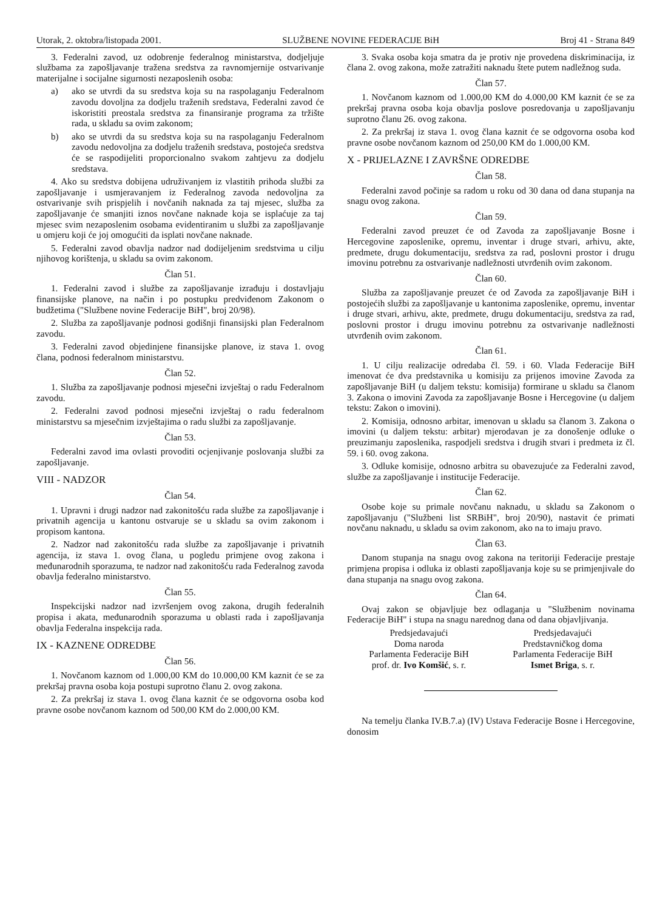Utorak, 2. oktobra/listopada 2001. SLUŽBENE NOVINE FEDERACIJE BiH Broj 41 - Strana 849
3. Federalni zavod, uz odobrenje federalnog ministarstva, dodjeljuje službama za zapošljavanje tražena sredstva za ravnomjernije ostvarivanje materijalne i socijalne sigurnosti nezaposlenih osoba:
a) ako se utvrdi da su sredstva koja su na raspolaganju Federalnom zavodu dovoljna za dodjelu traženih sredstava, Federalni zavod će iskoristiti preostala sredstva za finansiranje programa za tržište rada, u skladu sa ovim zakonom;
b) ako se utvrdi da su sredstva koja su na raspolaganju Federalnom zavodu nedovoljna za dodjelu traženih sredstava, postojeća sredstva će se raspodijeliti proporcionalno svakom zahtjevu za dodjelu sredstava.
4. Ako su sredstva dobijena udruživanjem iz vlastitih prihoda službi za zapošljavanje i usmjeravanjem iz Federalnog zavoda nedovoljna za ostvarivanje svih prispjelih i novčanih naknada za taj mjesec, služba za zapošljavanje će smanjiti iznos novčane naknade koja se isplaćuje za taj mjesec svim nezaposlenim osobama evidentiranim u službi za zapošljavanje u omjeru koji će joj omogućiti da isplati novčane naknade.
5. Federalni zavod obavlja nadzor nad dodijeljenim sredstvima u cilju njihovog korištenja, u skladu sa ovim zakonom.
Član 51.
1. Federalni zavod i službe za zapošljavanje izrađuju i dostavljaju finansijske planove, na način i po postupku predviđenom Zakonom o budžetima ("Službene novine Federacije BiH", broj 20/98).
2. Služba za zapošljavanje podnosi godišnji finansijski plan Federalnom zavodu.
3. Federalni zavod objedinjene finansijske planove, iz stava 1. ovog člana, podnosi federalnom ministarstvu.
Član 52.
1. Služba za zapošljavanje podnosi mjesečni izvještaj o radu Federalnom zavodu.
2. Federalni zavod podnosi mjesečni izvještaj o radu federalnom ministarstvu sa mjesečnim izvještajima o radu službi za zapošljavanje.
Član 53.
Federalni zavod ima ovlasti provoditi ocjenjivanje poslovanja službi za zapošljavanje.
VIII - NADZOR
Član 54.
1. Upravni i drugi nadzor nad zakonitošću rada službe za zapošljavanje i privatnih agencija u kantonu ostvaruje se u skladu sa ovim zakonom i propisom kantona.
2. Nadzor nad zakonitošću rada službe za zapošljavanje i privatnih agencija, iz stava 1. ovog člana, u pogledu primjene ovog zakona i međunarodnih sporazuma, te nadzor nad zakonitošću rada Federalnog zavoda obavlja federalno ministarstvo.
Član 55.
Inspekcijski nadzor nad izvršenjem ovog zakona, drugih federalnih propisa i akata, međunarodnih sporazuma u oblasti rada i zapošljavanja obavlja Federalna inspekcija rada.
IX - KAZNENE ODREDBE
Član 56.
1. Novčanom kaznom od 1.000,00 KM do 10.000,00 KM kaznit će se za prekršaj pravna osoba koja postupi suprotno članu 2. ovog zakona.
2. Za prekršaj iz stava 1. ovog člana kaznit će se odgovorna osoba kod pravne osobe novčanom kaznom od 500,00 KM do 2.000,00 KM.
3. Svaka osoba koja smatra da je protiv nje provedena diskriminacija, iz člana 2. ovog zakona, može zatražiti naknadu štete putem nadležnog suda.
Član 57.
1. Novčanom kaznom od 1.000,00 KM do 4.000,00 KM kaznit će se za prekršaj pravna osoba koja obavlja poslove posredovanja u zapošljavanju suprotno članu 26. ovog zakona.
2. Za prekršaj iz stava 1. ovog člana kaznit će se odgovorna osoba kod pravne osobe novčanom kaznom od 250,00 KM do 1.000,00 KM.
X - PRIJELAZNE I ZAVRŠNE ODREDBE
Član 58.
Federalni zavod počinje sa radom u roku od 30 dana od dana stupanja na snagu ovog zakona.
Član 59.
Federalni zavod preuzet će od Zavoda za zapošljavanje Bosne i Hercegovine zaposlenike, opremu, inventar i druge stvari, arhivu, akte, predmete, drugu dokumentaciju, sredstva za rad, poslovni prostor i drugu imovinu potrebnu za ostvarivanje nadležnosti utvrđenih ovim zakonom.
Član 60.
Služba za zapošljavanje preuzet će od Zavoda za zapošljavanje BiH i postojećih službi za zapošljavanje u kantonima zaposlenike, opremu, inventar i druge stvari, arhivu, akte, predmete, drugu dokumentaciju, sredstva za rad, poslovni prostor i drugu imovinu potrebnu za ostvarivanje nadležnosti utvrđenih ovim zakonom.
Član 61.
1. U cilju realizacije odredaba čl. 59. i 60. Vlada Federacije BiH imenovat će dva predstavnika u komisiju za prijenos imovine Zavoda za zapošljavanje BiH (u daljem tekstu: komisija) formirane u skladu sa članom 3. Zakona o imovini Zavoda za zapošljavanje Bosne i Hercegovine (u daljem tekstu: Zakon o imovini).
2. Komisija, odnosno arbitar, imenovan u skladu sa članom 3. Zakona o imovini (u daljem tekstu: arbitar) mjerodavan je za donošenje odluke o preuzimanju zaposlenika, raspodjeli sredstva i drugih stvari i predmeta iz čl. 59. i 60. ovog zakona.
3. Odluke komisije, odnosno arbitra su obavezujuće za Federalni zavod, službe za zapošljavanje i institucije Federacije.
Član 62.
Osobe koje su primale novčanu naknadu, u skladu sa Zakonom o zapošljavanju ("Službeni list SRBiH", broj 20/90), nastavit će primati novčanu naknadu, u skladu sa ovim zakonom, ako na to imaju pravo.
Član 63.
Danom stupanja na snagu ovog zakona na teritoriji Federacije prestaje primjena propisa i odluka iz oblasti zapošljavanja koje su se primjenjivale do dana stupanja na snagu ovog zakona.
Član 64.
Ovaj zakon se objavljuje bez odlaganja u "Službenim novinama Federacije BiH" i stupa na snagu narednog dana od dana objavljivanja.
Predsjedavajući
Doma naroda
Parlamenta Federacije BiH
prof. dr. Ivo Komšić, s. r.
Predsjedavajući
Predstavničkog doma
Parlamenta Federacije BiH
Ismet Briga, s. r.
Na temelju članka IV.B.7.a) (IV) Ustava Federacije Bosne i Hercegovine, donosim